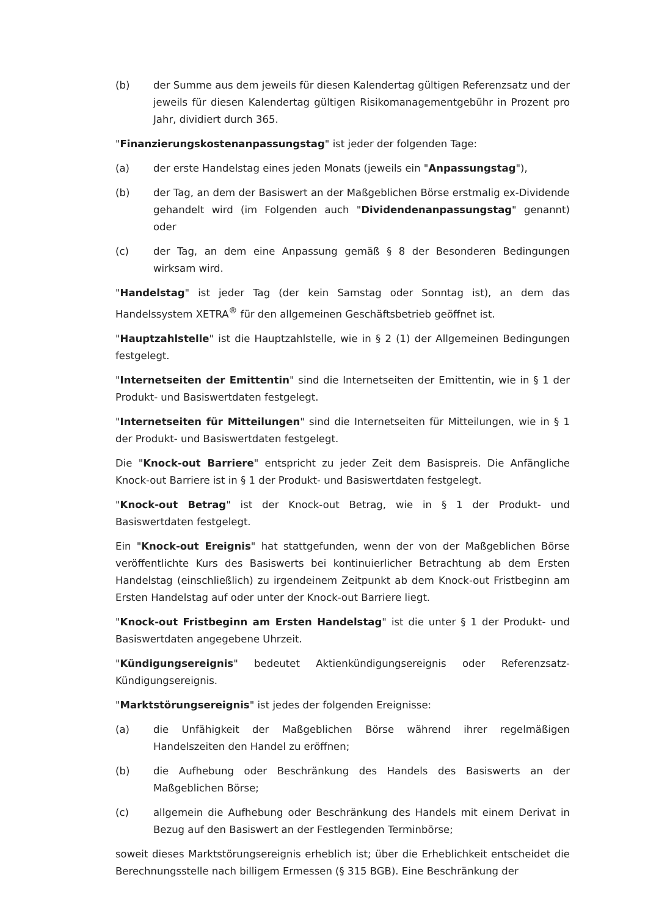(b) der Summe aus dem jeweils für diesen Kalendertag gültigen Referenzsatz und der jeweils für diesen Kalendertag gültigen Risikomanagementgebühr in Prozent pro Jahr, dividiert durch 365.
"Finanzierungskostenanpassungstag" ist jeder der folgenden Tage:
(a) der erste Handelstag eines jeden Monats (jeweils ein "Anpassungstag"),
(b) der Tag, an dem der Basiswert an der Maßgeblichen Börse erstmalig ex-Dividende gehandelt wird (im Folgenden auch "Dividendenanpassungstag" genannt) oder
(c) der Tag, an dem eine Anpassung gemäß § 8 der Besonderen Bedingungen wirksam wird.
"Handelstag" ist jeder Tag (der kein Samstag oder Sonntag ist), an dem das Handelssystem XETRA<sup>®</sup> für den allgemeinen Geschäftsbetrieb geöffnet ist.
"Hauptzahlstelle" ist die Hauptzahlstelle, wie in § 2 (1) der Allgemeinen Bedingungen festgelegt.
"Internetseiten der Emittentin" sind die Internetseiten der Emittentin, wie in § 1 der Produkt- und Basiswertdaten festgelegt.
"Internetseiten für Mitteilungen" sind die Internetseiten für Mitteilungen, wie in § 1 der Produkt- und Basiswertdaten festgelegt.
Die "Knock-out Barriere" entspricht zu jeder Zeit dem Basispreis. Die Anfängliche Knock-out Barriere ist in § 1 der Produkt- und Basiswertdaten festgelegt.
"Knock-out Betrag" ist der Knock-out Betrag, wie in § 1 der Produkt- und Basiswertdaten festgelegt.
Ein "Knock-out Ereignis" hat stattgefunden, wenn der von der Maßgeblichen Börse veröffentlichte Kurs des Basiswerts bei kontinuierlicher Betrachtung ab dem Ersten Handelstag (einschließlich) zu irgendeinem Zeitpunkt ab dem Knock-out Fristbeginn am Ersten Handelstag auf oder unter der Knock-out Barriere liegt.
"Knock-out Fristbeginn am Ersten Handelstag" ist die unter § 1 der Produkt- und Basiswertdaten angegebene Uhrzeit.
"Kündigungsereignis" bedeutet Aktienkündigungsereignis oder Referenzsatz-Kündigungsereignis.
"Marktstörungsereignis" ist jedes der folgenden Ereignisse:
(a) die Unfähigkeit der Maßgeblichen Börse während ihrer regelmäßigen Handelszeiten den Handel zu eröffnen;
(b) die Aufhebung oder Beschränkung des Handels des Basiswerts an der Maßgeblichen Börse;
(c) allgemein die Aufhebung oder Beschränkung des Handels mit einem Derivat in Bezug auf den Basiswert an der Festlegenden Terminbörse;
soweit dieses Marktstörungsereignis erheblich ist; über die Erheblichkeit entscheidet die Berechnungsstelle nach billigem Ermessen (§ 315 BGB). Eine Beschränkung der